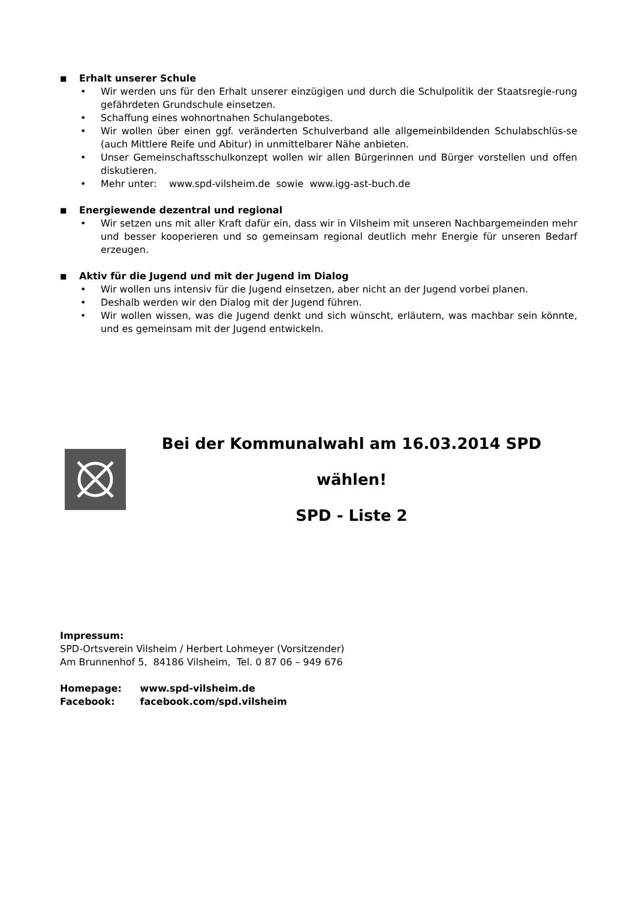■ Erhalt unserer Schule
• Wir werden uns für den Erhalt unserer einzügigen und durch die Schulpolitik der Staatsregie-rung gefährdeten Grundschule einsetzen.
• Schaffung eines wohnortnahen Schulangebotes.
• Wir wollen über einen ggf. veränderten Schulverband alle allgemeinbildenden Schulabschlüs-se (auch Mittlere Reife und Abitur) in unmittelbarer Nähe anbieten.
• Unser Gemeinschaftsschulkonzept wollen wir allen Bürgerinnen und Bürger vorstellen und offen diskutieren.
• Mehr unter: www.spd-vilsheim.de sowie www.igg-ast-buch.de
■ Energiewende dezentral und regional
• Wir setzen uns mit aller Kraft dafür ein, dass wir in Vilsheim mit unseren Nachbargemeinden mehr und besser kooperieren und so gemeinsam regional deutlich mehr Energie für unseren Bedarf erzeugen.
■ Aktiv für die Jugend und mit der Jugend im Dialog
• Wir wollen uns intensiv für die Jugend einsetzen, aber nicht an der Jugend vorbei planen.
• Deshalb werden wir den Dialog mit der Jugend führen.
• Wir wollen wissen, was die Jugend denkt und sich wünscht, erläutern, was machbar sein könnte, und es gemeinsam mit der Jugend entwickeln.
Bei der Kommunalwahl am 16.03.2014 SPD wählen!
SPD - Liste 2
Impressum:
SPD-Ortsverein Vilsheim / Herbert Lohmeyer (Vorsitzender)
Am Brunnenhof 5, 84186 Vilsheim, Tel. 0 87 06 – 949 676
Homepage: www.spd-vilsheim.de
Facebook: facebook.com/spd.vilsheim